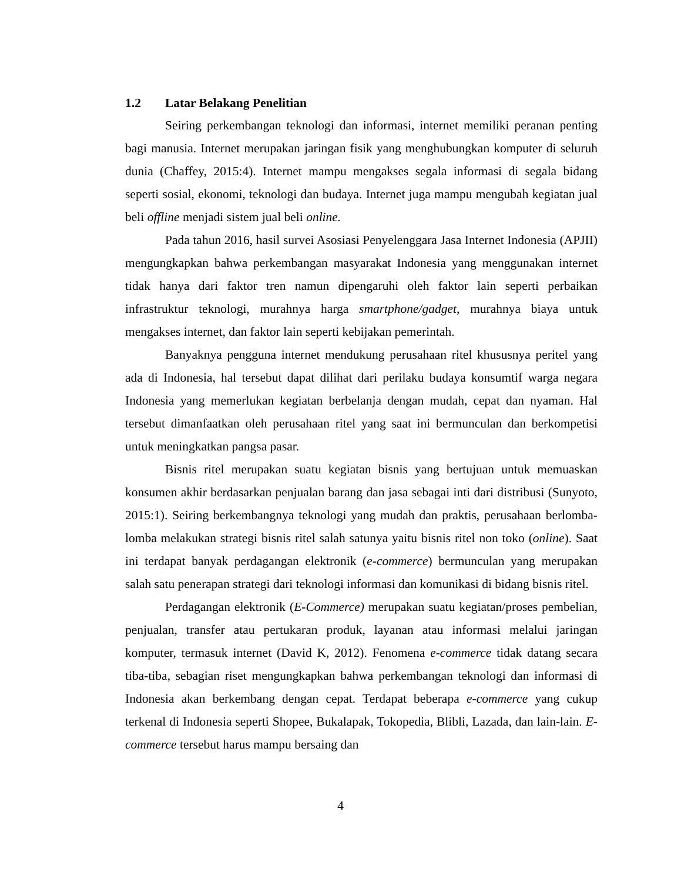1.2 Latar Belakang Penelitian
Seiring perkembangan teknologi dan informasi, internet memiliki peranan penting bagi manusia. Internet merupakan jaringan fisik yang menghubungkan komputer di seluruh dunia (Chaffey, 2015:4). Internet mampu mengakses segala informasi di segala bidang seperti sosial, ekonomi, teknologi dan budaya. Internet juga mampu mengubah kegiatan jual beli offline menjadi sistem jual beli online.
Pada tahun 2016, hasil survei Asosiasi Penyelenggara Jasa Internet Indonesia (APJII) mengungkapkan bahwa perkembangan masyarakat Indonesia yang menggunakan internet tidak hanya dari faktor tren namun dipengaruhi oleh faktor lain seperti perbaikan infrastruktur teknologi, murahnya harga smartphone/gadget, murahnya biaya untuk mengakses internet, dan faktor lain seperti kebijakan pemerintah.
Banyaknya pengguna internet mendukung perusahaan ritel khususnya peritel yang ada di Indonesia, hal tersebut dapat dilihat dari perilaku budaya konsumtif warga negara Indonesia yang memerlukan kegiatan berbelanja dengan mudah, cepat dan nyaman. Hal tersebut dimanfaatkan oleh perusahaan ritel yang saat ini bermunculan dan berkompetisi untuk meningkatkan pangsa pasar.
Bisnis ritel merupakan suatu kegiatan bisnis yang bertujuan untuk memuaskan konsumen akhir berdasarkan penjualan barang dan jasa sebagai inti dari distribusi (Sunyoto, 2015:1). Seiring berkembangnya teknologi yang mudah dan praktis, perusahaan berlomba-lomba melakukan strategi bisnis ritel salah satunya yaitu bisnis ritel non toko (online). Saat ini terdapat banyak perdagangan elektronik (e-commerce) bermunculan yang merupakan salah satu penerapan strategi dari teknologi informasi dan komunikasi di bidang bisnis ritel.
Perdagangan elektronik (E-Commerce) merupakan suatu kegiatan/proses pembelian, penjualan, transfer atau pertukaran produk, layanan atau informasi melalui jaringan komputer, termasuk internet (David K, 2012). Fenomena e-commerce tidak datang secara tiba-tiba, sebagian riset mengungkapkan bahwa perkembangan teknologi dan informasi di Indonesia akan berkembang dengan cepat. Terdapat beberapa e-commerce yang cukup terkenal di Indonesia seperti Shopee, Bukalapak, Tokopedia, Blibli, Lazada, dan lain-lain. E-commerce tersebut harus mampu bersaing dan
4